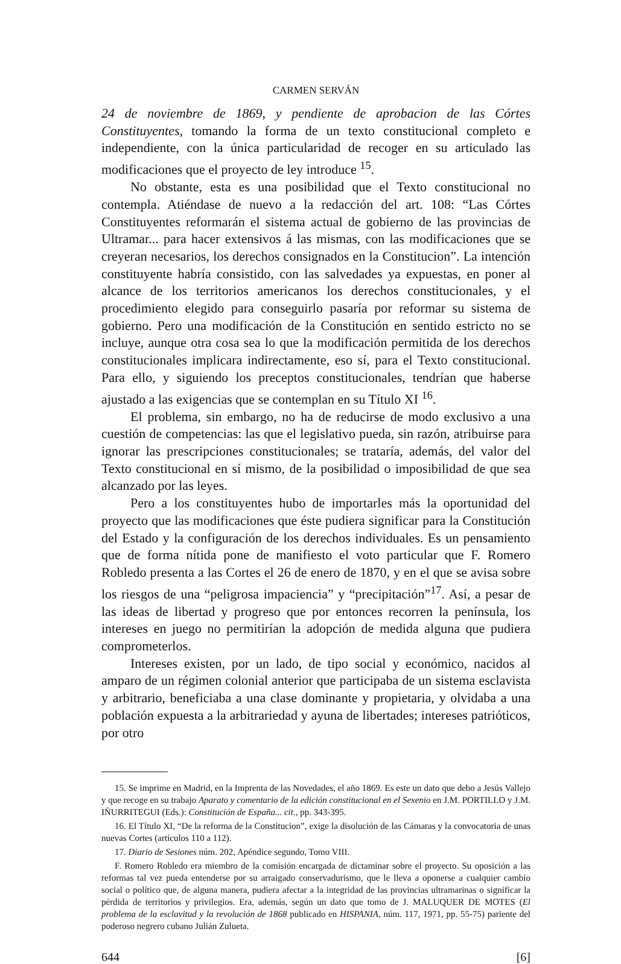CARMEN SERVÁN
24 de noviembre de 1869, y pendiente de aprobacion de las Córtes Constituyentes, tomando la forma de un texto constitucional completo e independiente, con la única particularidad de recoger en su articulado las modificaciones que el proyecto de ley introduce <sup>15</sup>.
No obstante, esta es una posibilidad que el Texto constitucional no contempla. Atiéndase de nuevo a la redacción del art. 108: “Las Córtes Constituyentes reformarán el sistema actual de gobierno de las provincias de Ultramar... para hacer extensivos á las mismas, con las modificaciones que se creyeran necesarios, los derechos consignados en la Constitucion”. La intención constituyente habría consistido, con las salvedades ya expuestas, en poner al alcance de los territorios americanos los derechos constitucionales, y el procedimiento elegido para conseguirlo pasaría por reformar su sistema de gobierno. Pero una modificación de la Constitución en sentido estricto no se incluye, aunque otra cosa sea lo que la modificación permitida de los derechos constitucionales implicara indirectamente, eso sí, para el Texto constitucional. Para ello, y siguiendo los preceptos constitucionales, tendrían que haberse ajustado a las exigencias que se contemplan en su Título XI <sup>16</sup>.
El problema, sin embargo, no ha de reducirse de modo exclusivo a una cuestión de competencias: las que el legislativo pueda, sin razón, atribuirse para ignorar las prescripciones constitucionales; se trataría, además, del valor del Texto constitucional en sí mismo, de la posibilidad o imposibilidad de que sea alcanzado por las leyes.
Pero a los constituyentes hubo de importarles más la oportunidad del proyecto que las modificaciones que éste pudiera significar para la Constitución del Estado y la configuración de los derechos individuales. Es un pensamiento que de forma nítida pone de manifiesto el voto particular que F. Romero Robledo presenta a las Cortes el 26 de enero de 1870, y en el que se avisa sobre los riesgos de una “peligrosa impaciencia” y “precipitación”<sup>17</sup>. Así, a pesar de las ideas de libertad y progreso que por entonces recorren la península, los intereses en juego no permitirían la adopción de medida alguna que pudiera comprometerlos.
Intereses existen, por un lado, de tipo social y económico, nacidos al amparo de un régimen colonial anterior que participaba de un sistema esclavista y arbitrario, beneficiaba a una clase dominante y propietaria, y olvidaba a una población expuesta a la arbitrariedad y ayuna de libertades; intereses patrióticos, por otro
15. Se imprime en Madrid, en la Imprenta de las Novedades, el año 1869. Es este un dato que debo a Jesús Vallejo y que recoge en su trabajo Aparato y comentario de la edición constitucional en el Sexenio en J.M. PORTILLO y J.M. IÑURRITEGUI (Eds.): Constitución de España... cit., pp. 343-395.
16. El Título XI, “De la reforma de la Constitucion”, exige la disolución de las Cámaras y la convocatoria de unas nuevas Cortes (artículos 110 a 112).
17. Diario de Sesiones núm. 202, Apéndice segundo, Tomo VIII.
F. Romero Robledo era miembro de la comisión encargada de dictaminar sobre el proyecto. Su oposición a las reformas tal vez pueda entenderse por su arraigado conservadurismo, que le lleva a oponerse a cualquier cambio social o político que, de alguna manera, pudiera afectar a la integridad de las provincias ultramarinas o significar la pérdida de territorios y privilegios. Era, además, según un dato que tomo de J. MALUQUER DE MOTES (El problema de la esclavitud y la revolución de 1868 publicado en HISPANIA, núm. 117, 1971, pp. 55-75) pariente del poderoso negrero cubano Julián Zulueta.
644 [6]